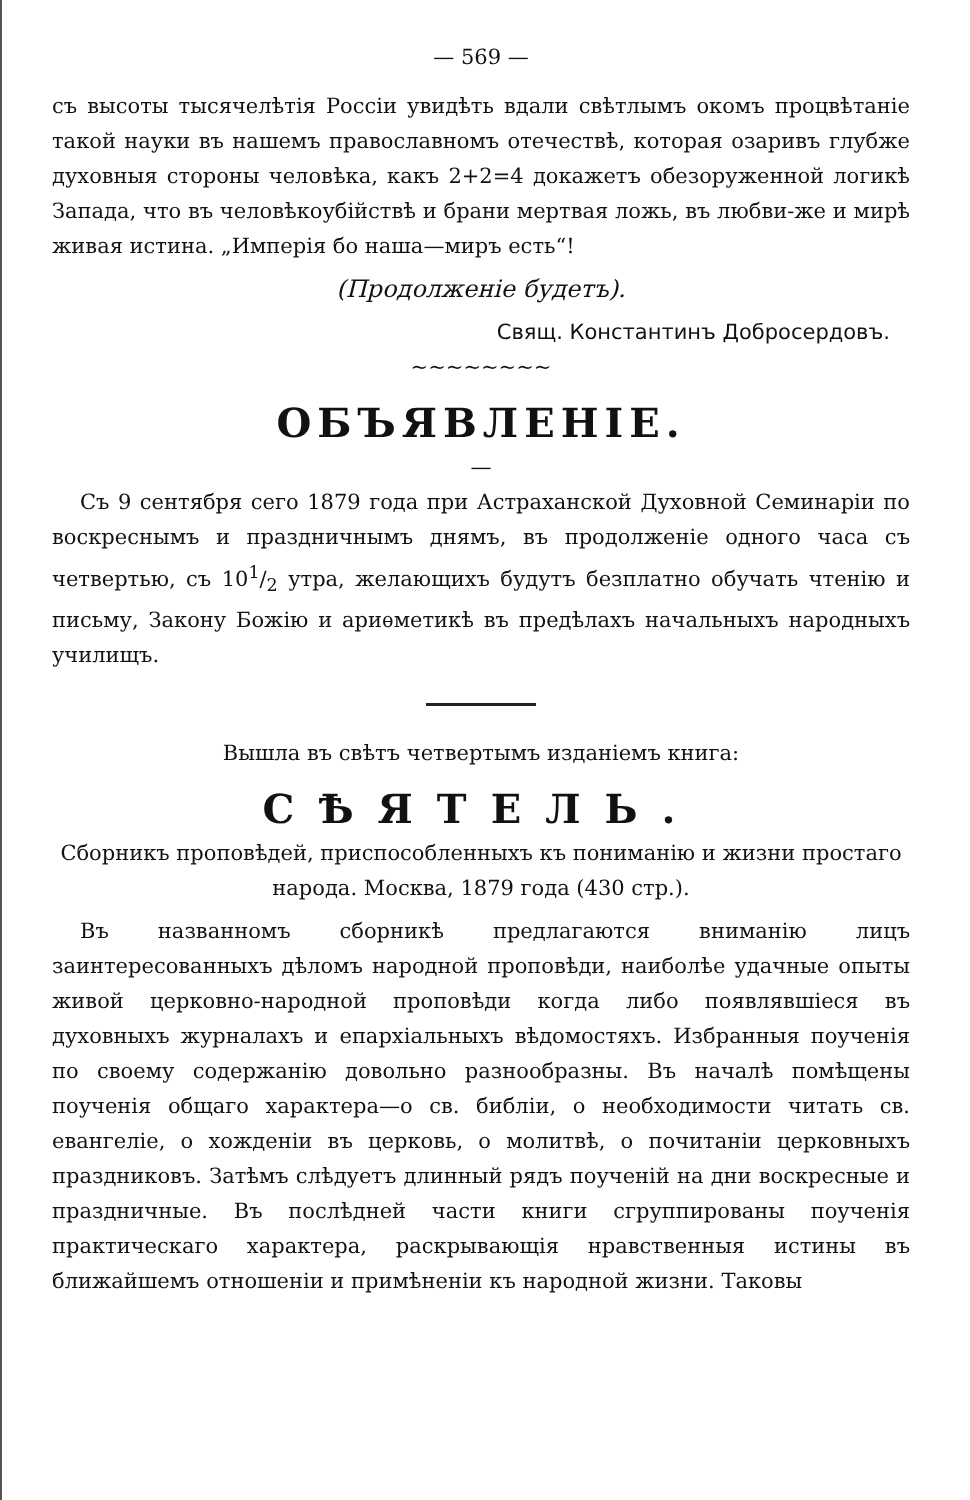— 569 —
съ высоты тысячелѣтія Россіи увидѣть вдали свѣтлымъ окомъ процвѣтаніе такой науки въ нашемъ православномъ отечествѣ, которая озаривъ глубже духовныя стороны человѣка, какъ 2+2=4 докажетъ обезоруженной логикѣ Запада, что въ человѣкоубійствѣ и брани мертвая ложь, въ любви-же и мирѣ живая истина. „Имперія бо наша—миръ есть“!
(Продолженіе будетъ).
Свящ. Константинъ Добросердовъ.
~~~~~~~~
ОБЪЯВЛЕНІЕ.
—
Съ 9 сентября сего 1879 года при Астраханской Духовной Семинаріи по воскреснымъ и праздничнымъ днямъ, въ продолженіе одного часа съ четвертью, съ 101/2 утра, желающихъ будутъ безплатно обучать чтенію и письму, Закону Божію и ариѳметикѣ въ предѣлахъ начальныхъ народныхъ училищъ.
Вышла въ свѣтъ четвертымъ изданіемъ книга:
СѢЯТЕЛЬ.
Сборникъ проповѣдей, приспособленныхъ къ пониманію и жизни простаго народа. Москва, 1879 года (430 стр.).
Въ названномъ сборникѣ предлагаются вниманію лицъ заинтересованныхъ дѣломъ народной проповѣди, наиболѣе удачные опыты живой церковно-народной проповѣди когда либо появлявшіеся въ духовныхъ журналахъ и епархіальныхъ вѣдомостяхъ. Избранныя поученія по своему содержанію довольно разнообразны. Въ началѣ помѣщены поученія общаго характера—о св. библіи, о необходимости читать св. евангеліе, о хожденіи въ церковь, о молитвѣ, о почитаніи церковныхъ праздниковъ. Затѣмъ слѣдуетъ длинный рядъ поученій на дни воскресные и праздничные. Въ послѣдней части книги сгруппированы поученія практическаго характера, раскрывающія нравственныя истины въ ближайшемъ отношеніи и примѣненіи къ народной жизни. Таковы